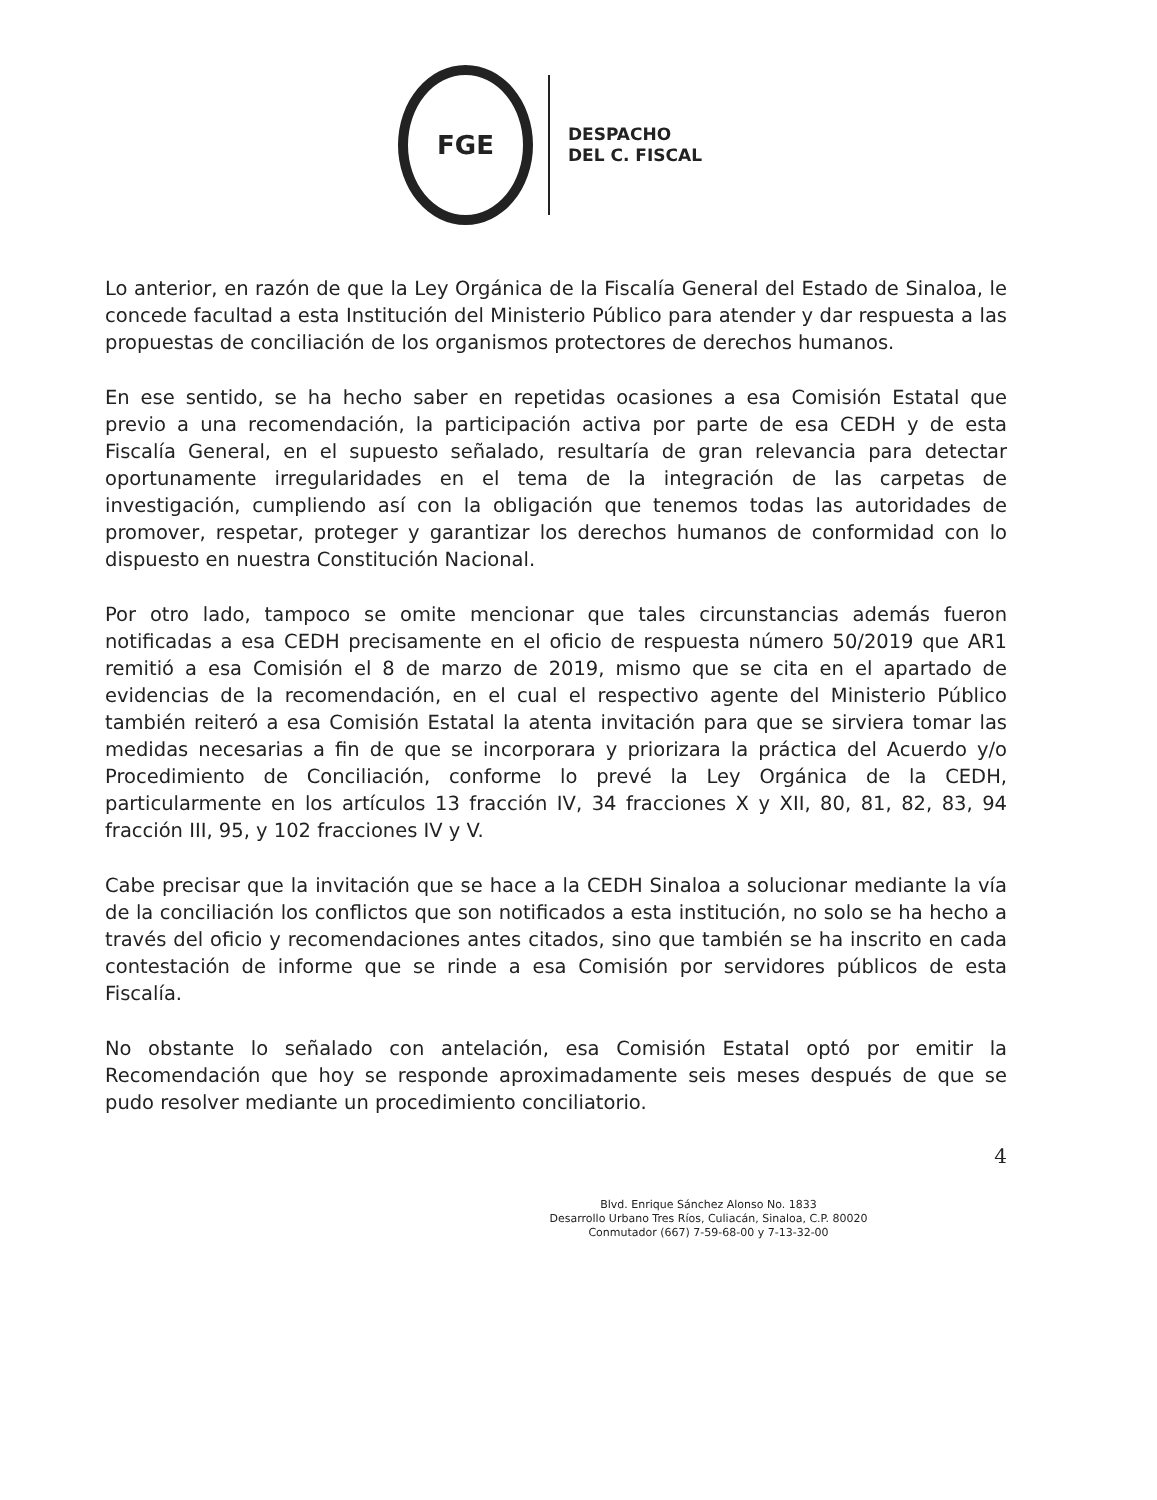FGE
DESPACHO
DEL C. FISCAL
Lo anterior, en razón de que la Ley Orgánica de la Fiscalía General del Estado de Sinaloa, le concede facultad a esta Institución del Ministerio Público para atender y dar respuesta a las propuestas de conciliación de los organismos protectores de derechos humanos.
En ese sentido, se ha hecho saber en repetidas ocasiones a esa Comisión Estatal que previo a una recomendación, la participación activa por parte de esa CEDH y de esta Fiscalía General, en el supuesto señalado, resultaría de gran relevancia para detectar oportunamente irregularidades en el tema de la integración de las carpetas de investigación, cumpliendo así con la obligación que tenemos todas las autoridades de promover, respetar, proteger y garantizar los derechos humanos de conformidad con lo dispuesto en nuestra Constitución Nacional.
Por otro lado, tampoco se omite mencionar que tales circunstancias además fueron notificadas a esa CEDH precisamente en el oficio de respuesta número 50/2019 que AR1 remitió a esa Comisión el 8 de marzo de 2019, mismo que se cita en el apartado de evidencias de la recomendación, en el cual el respectivo agente del Ministerio Público también reiteró a esa Comisión Estatal la atenta invitación para que se sirviera tomar las medidas necesarias a fin de que se incorporara y priorizara la práctica del Acuerdo y/o Procedimiento de Conciliación, conforme lo prevé la Ley Orgánica de la CEDH, particularmente en los artículos 13 fracción IV, 34 fracciones X y XII, 80, 81, 82, 83, 94 fracción III, 95, y 102 fracciones IV y V.
Cabe precisar que la invitación que se hace a la CEDH Sinaloa a solucionar mediante la vía de la conciliación los conflictos que son notificados a esta institución, no solo se ha hecho a través del oficio y recomendaciones antes citados, sino que también se ha inscrito en cada contestación de informe que se rinde a esa Comisión por servidores públicos de esta Fiscalía.
No obstante lo señalado con antelación, esa Comisión Estatal optó por emitir la Recomendación que hoy se responde aproximadamente seis meses después de que se pudo resolver mediante un procedimiento conciliatorio.
4
Blvd. Enrique Sánchez Alonso No. 1833
Desarrollo Urbano Tres Ríos, Culiacán, Sinaloa, C.P. 80020
Conmutador (667) 7-59-68-00 y 7-13-32-00